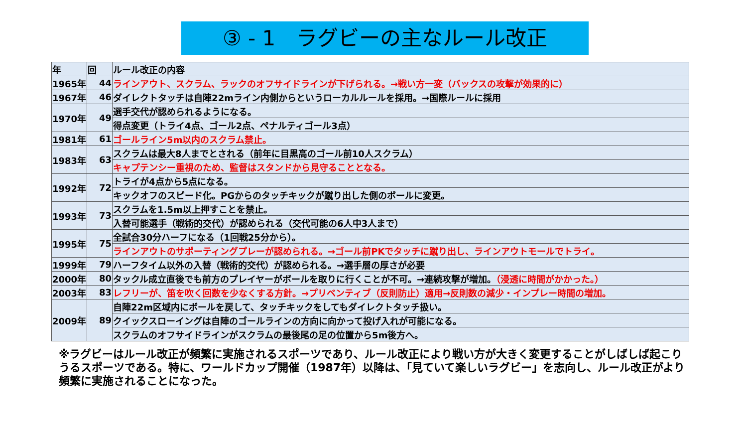③ - 1　ラグビーの主なルール改正
| 年 | 回 | ルール改正の内容 |
| --- | --- | --- |
| 1965年 | 44 | ラインアウト、スクラム、ラックのオフサイドラインが下げられる。→戦い方一変（バックスの攻撃が効果的に） |
| 1967年 | 46 | ダイレクトタッチは自陣22mライン内側からというローカルルールを採用。→国際ルールに採用 |
| 1970年 | 49 | 選手交代が認められるようになる。 |
| | | 得点変更（トライ4点、ゴール2点、ペナルティゴール3点） |
| 1981年 | 61 | ゴールライン5m以内のスクラム禁止。 |
| 1983年 | 63 | スクラムは最大8人までとされる（前年に目黒高のゴール前10人スクラム） |
| | | キャプテンシー重視のため、監督はスタンドから見守ることとなる。 |
| 1992年 | 72 | トライが4点から5点になる。 |
| | | キックオフのスピード化。PGからのタッチキックが蹴り出した側のボールに変更。 |
| 1993年 | 73 | スクラムを1.5m以上押すことを禁止。 |
| | | 入替可能選手（戦術的交代）が認められる（交代可能の6人中3人まで） |
| 1995年 | 75 | 全試合30分ハーフになる（1回戦25分から）。 |
| | | ラインアウトのサポーティングプレーが認められる。→ゴール前PKでタッチに蹴り出し、ラインアウトモールでトライ。 |
| 1999年 | 79 | ハーフタイム以外の入替（戦術的交代）が認められる。→選手層の厚さが必要 |
| 2000年 | 80 | タックル成立直後でも前方のプレイヤーがボールを取りに行くことが不可。→連続攻撃が増加。 （浸透に時間がかかった。） |
| 2003年 | 83 | レフリーが、笛を吹く回数を少なくする方針。→プリベンティブ（反則防止）適用→反則数の減少・インプレー時間の増加。 |
| 2009年 | 89 | 自陣22m区域内にボールを戻して、タッチキックをしてもダイレクトタッチ扱い。 |
| | | クイックスローイングは自陣のゴールラインの方向に向かって投げ入れが可能になる。 |
| | | スクラムのオフサイドラインがスクラムの最後尾の足の位置から5m後方へ。 |
※ラグビーはルール改正が頻繁に実施されるスポーツであり、ルール改正により戦い方が大きく変更することがしばしば起こりうるスポーツである。特に、ワールドカップ開催（1987年）以降は、「見ていて楽しいラグビー」を志向し、ルール改正がより頻繁に実施されることになった。